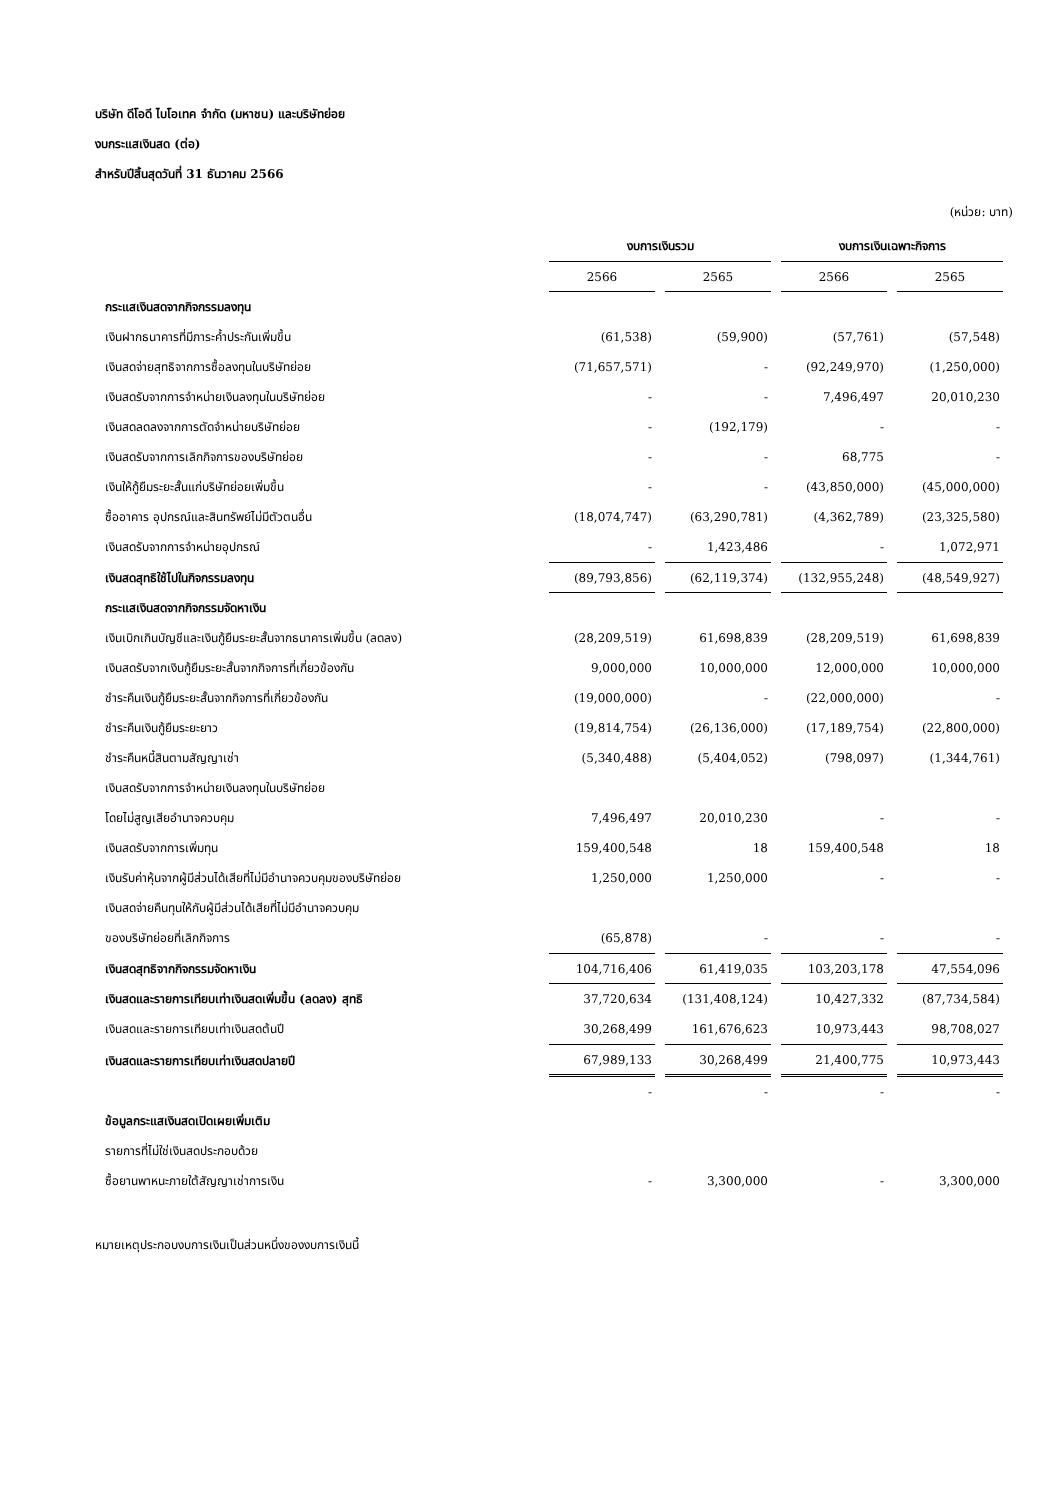บริษัท ดีโอดี ไบโอเทค จำกัด (มหาชน) และบริษัทย่อย
งบกระแสเงินสด (ต่อ)
สำหรับปีสิ้นสุดวันที่ 31 ธันวาคม 2566
(หน่วย: บาท)
| | งบการเงินรวม | | งบการเงินเฉพาะกิจการ | |
| --- | --- | --- | --- | --- |
| | 2566 | 2565 | 2566 | 2565 |
| กระแสเงินสดจากกิจกรรมลงทุน | | | | |
| เงินฝากธนาคารที่มีภาระค้ำประกันเพิ่มขึ้น | (61,538) | (59,900) | (57,761) | (57,548) |
| เงินสดจ่ายสุทธิจากการซื้อลงทุนในบริษัทย่อย | (71,657,571) | - | (92,249,970) | (1,250,000) |
| เงินสดรับจากการจำหน่ายเงินลงทุนในบริษัทย่อย | - | - | 7,496,497 | 20,010,230 |
| เงินสดลดลงจากการตัดจำหน่ายบริษัทย่อย | - | (192,179) | - | - |
| เงินสดรับจากการเลิกกิจการของบริษัทย่อย | - | - | 68,775 | - |
| เงินให้กู้ยืมระยะสั้นแก่บริษัทย่อยเพิ่มขึ้น | - | - | (43,850,000) | (45,000,000) |
| ซื้ออาคาร อุปกรณ์และสินทรัพย์ไม่มีตัวตนอื่น | (18,074,747) | (63,290,781) | (4,362,789) | (23,325,580) |
| เงินสดรับจากการจำหน่ายอุปกรณ์ | - | 1,423,486 | - | 1,072,971 |
| เงินสดสุทธิใช้ไปในกิจกรรมลงทุน | (89,793,856) | (62,119,374) | (132,955,248) | (48,549,927) |
| กระแสเงินสดจากกิจกรรมจัดหาเงิน | | | | |
| เงินเบิกเกินบัญชีและเงินกู้ยืมระยะสั้นจากธนาคารเพิ่มขึ้น (ลดลง) | (28,209,519) | 61,698,839 | (28,209,519) | 61,698,839 |
| เงินสดรับจากเงินกู้ยืมระยะสั้นจากกิจการที่เกี่ยวข้องกัน | 9,000,000 | 10,000,000 | 12,000,000 | 10,000,000 |
| ชำระคืนเงินกู้ยืมระยะสั้นจากกิจการที่เกี่ยวข้องกัน | (19,000,000) | - | (22,000,000) | - |
| ชำระคืนเงินกู้ยืมระยะยาว | (19,814,754) | (26,136,000) | (17,189,754) | (22,800,000) |
| ชำระคืนหนี้สินตามสัญญาเช่า | (5,340,488) | (5,404,052) | (798,097) | (1,344,761) |
| เงินสดรับจากการจำหน่ายเงินลงทุนในบริษัทย่อย | | | | |
| โดยไม่สูญเสียอำนาจควบคุม | 7,496,497 | 20,010,230 | - | - |
| เงินสดรับจากการเพิ่มทุน | 159,400,548 | 18 | 159,400,548 | 18 |
| เงินรับค่าหุ้นจากผู้มีส่วนได้เสียที่ไม่มีอำนาจควบคุมของบริษัทย่อย | 1,250,000 | 1,250,000 | - | - |
| เงินสดจ่ายคืนทุนให้กับผู้มีส่วนได้เสียที่ไม่มีอำนาจควบคุม | | | | |
| ของบริษัทย่อยที่เลิกกิจการ | (65,878) | - | - | - |
| เงินสดสุทธิจากกิจกรรมจัดหาเงิน | 104,716,406 | 61,419,035 | 103,203,178 | 47,554,096 |
| เงินสดและรายการเทียบเท่าเงินสดเพิ่มขึ้น (ลดลง) สุทธิ | 37,720,634 | (131,408,124) | 10,427,332 | (87,734,584) |
| เงินสดและรายการเทียบเท่าเงินสดต้นปี | 30,268,499 | 161,676,623 | 10,973,443 | 98,708,027 |
| เงินสดและรายการเทียบเท่าเงินสดปลายปี | 67,989,133 | 30,268,499 | 21,400,775 | 10,973,443 |
| | - | - | - | - |
| ข้อมูลกระแสเงินสดเปิดเผยเพิ่มเติม | | | | |
| รายการที่ไม่ใช่เงินสดประกอบด้วย | | | | |
| ซื้อยานพาหนะภายใต้สัญญาเช่าการเงิน | - | 3,300,000 | - | 3,300,000 |
หมายเหตุประกอบงบการเงินเป็นส่วนหนึ่งของงบการเงินนี้